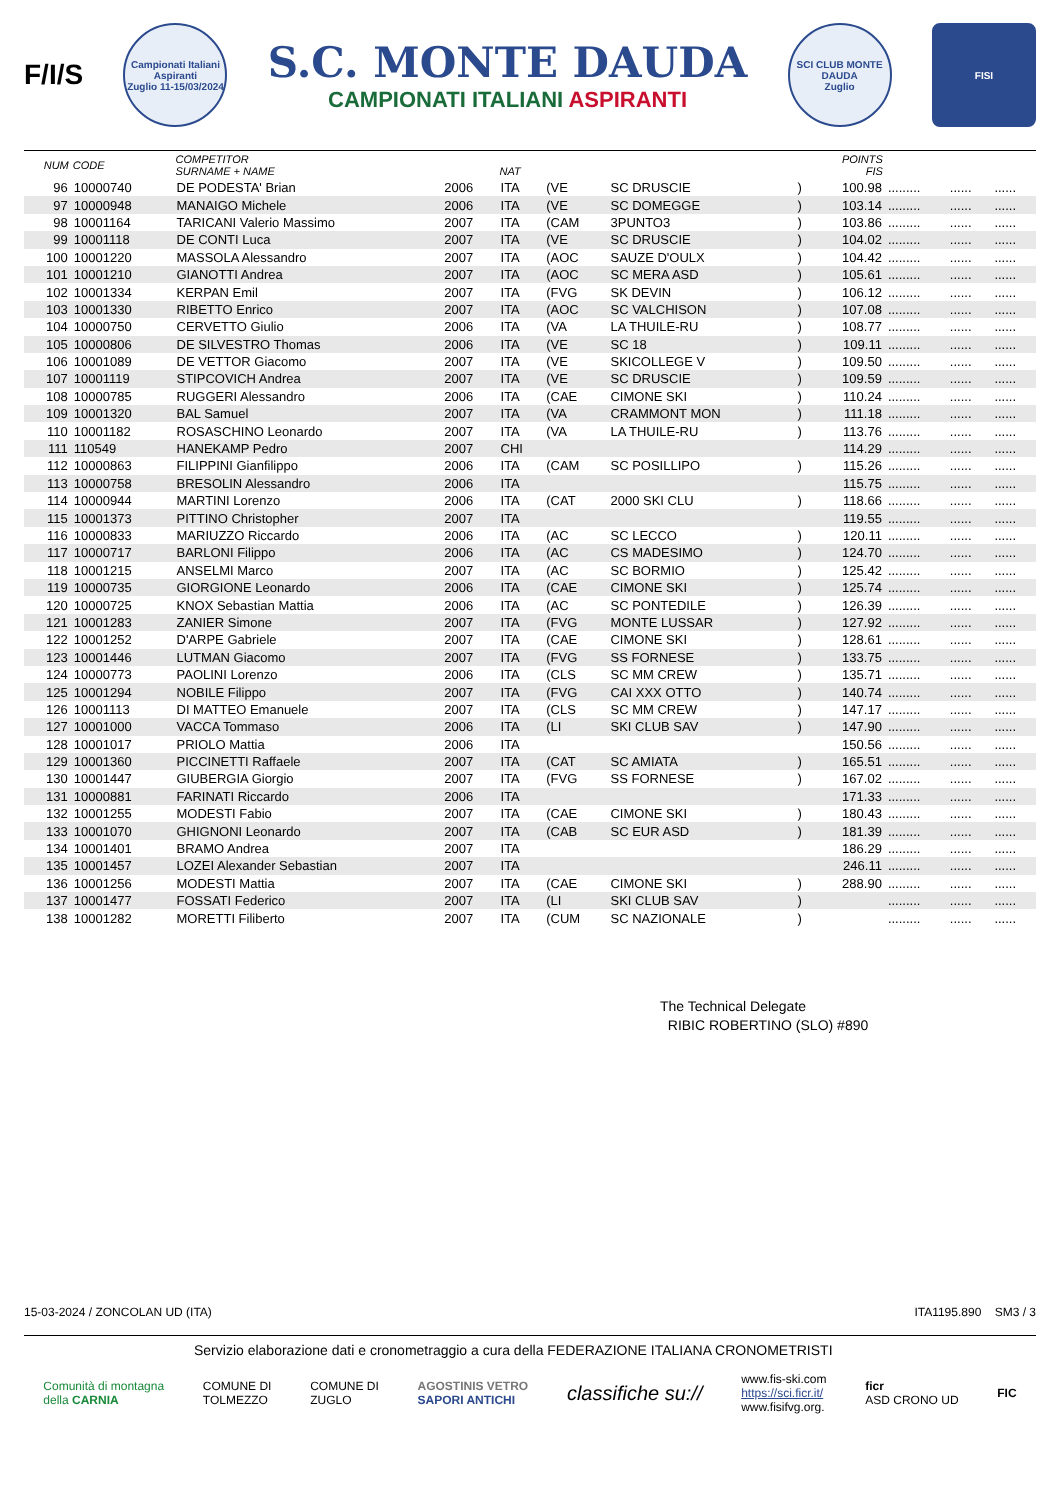F/I/S
Campionati Italiani Aspiranti
Zuglio 11-15/03/2024
S.C. MONTE DAUDA
CAMPIONATI ITALIANI ASPIRANTI
SCI CLUB MONTE DAUDA
Zuglio
FISI
| NUM | CODE | COMPETITOR SURNAME + NAME | | NAT | | | | POINTS FIS | | | |
| --- | --- | --- | --- | --- | --- | --- | --- | --- | --- | --- | --- |
| 96 | 10000740 | DE PODESTA' Brian | 2006 | ITA | (VE | SC DRUSCIE | ) | 100.98 | ......... | ...... | ...... |
| 97 | 10000948 | MANAIGO Michele | 2006 | ITA | (VE | SC DOMEGGE | ) | 103.14 | ......... | ...... | ...... |
| 98 | 10001164 | TARICANI Valerio Massimo | 2007 | ITA | (CAM | 3PUNTO3 | ) | 103.86 | ......... | ...... | ...... |
| 99 | 10001118 | DE CONTI Luca | 2007 | ITA | (VE | SC DRUSCIE | ) | 104.02 | ......... | ...... | ...... |
| 100 | 10001220 | MASSOLA Alessandro | 2007 | ITA | (AOC | SAUZE D'OULX | ) | 104.42 | ......... | ...... | ...... |
| 101 | 10001210 | GIANOTTI Andrea | 2007 | ITA | (AOC | SC MERA ASD | ) | 105.61 | ......... | ...... | ...... |
| 102 | 10001334 | KERPAN Emil | 2007 | ITA | (FVG | SK DEVIN | ) | 106.12 | ......... | ...... | ...... |
| 103 | 10001330 | RIBETTO Enrico | 2007 | ITA | (AOC | SC VALCHISON | ) | 107.08 | ......... | ...... | ...... |
| 104 | 10000750 | CERVETTO Giulio | 2006 | ITA | (VA | LA THUILE-RU | ) | 108.77 | ......... | ...... | ...... |
| 105 | 10000806 | DE SILVESTRO Thomas | 2006 | ITA | (VE | SC 18 | ) | 109.11 | ......... | ...... | ...... |
| 106 | 10001089 | DE VETTOR Giacomo | 2007 | ITA | (VE | SKICOLLEGE V | ) | 109.50 | ......... | ...... | ...... |
| 107 | 10001119 | STIPCOVICH Andrea | 2007 | ITA | (VE | SC DRUSCIE | ) | 109.59 | ......... | ...... | ...... |
| 108 | 10000785 | RUGGERI Alessandro | 2006 | ITA | (CAE | CIMONE SKI | ) | 110.24 | ......... | ...... | ...... |
| 109 | 10001320 | BAL Samuel | 2007 | ITA | (VA | CRAMMONT MON | ) | 111.18 | ......... | ...... | ...... |
| 110 | 10001182 | ROSASCHINO Leonardo | 2007 | ITA | (VA | LA THUILE-RU | ) | 113.76 | ......... | ...... | ...... |
| 111 | 110549 | HANEKAMP Pedro | 2007 | CHI | | | | 114.29 | ......... | ...... | ...... |
| 112 | 10000863 | FILIPPINI Gianfilippo | 2006 | ITA | (CAM | SC POSILLIPO | ) | 115.26 | ......... | ...... | ...... |
| 113 | 10000758 | BRESOLIN Alessandro | 2006 | ITA | | | | 115.75 | ......... | ...... | ...... |
| 114 | 10000944 | MARTINI Lorenzo | 2006 | ITA | (CAT | 2000 SKI CLU | ) | 118.66 | ......... | ...... | ...... |
| 115 | 10001373 | PITTINO Christopher | 2007 | ITA | | | | 119.55 | ......... | ...... | ...... |
| 116 | 10000833 | MARIUZZO Riccardo | 2006 | ITA | (AC | SC LECCO | ) | 120.11 | ......... | ...... | ...... |
| 117 | 10000717 | BARLONI Filippo | 2006 | ITA | (AC | CS MADESIMO | ) | 124.70 | ......... | ...... | ...... |
| 118 | 10001215 | ANSELMI Marco | 2007 | ITA | (AC | SC BORMIO | ) | 125.42 | ......... | ...... | ...... |
| 119 | 10000735 | GIORGIONE Leonardo | 2006 | ITA | (CAE | CIMONE SKI | ) | 125.74 | ......... | ...... | ...... |
| 120 | 10000725 | KNOX Sebastian Mattia | 2006 | ITA | (AC | SC PONTEDILE | ) | 126.39 | ......... | ...... | ...... |
| 121 | 10001283 | ZANIER Simone | 2007 | ITA | (FVG | MONTE LUSSAR | ) | 127.92 | ......... | ...... | ...... |
| 122 | 10001252 | D'ARPE Gabriele | 2007 | ITA | (CAE | CIMONE SKI | ) | 128.61 | ......... | ...... | ...... |
| 123 | 10001446 | LUTMAN Giacomo | 2007 | ITA | (FVG | SS FORNESE | ) | 133.75 | ......... | ...... | ...... |
| 124 | 10000773 | PAOLINI Lorenzo | 2006 | ITA | (CLS | SC MM CREW | ) | 135.71 | ......... | ...... | ...... |
| 125 | 10001294 | NOBILE Filippo | 2007 | ITA | (FVG | CAI XXX OTTO | ) | 140.74 | ......... | ...... | ...... |
| 126 | 10001113 | DI MATTEO Emanuele | 2007 | ITA | (CLS | SC MM CREW | ) | 147.17 | ......... | ...... | ...... |
| 127 | 10001000 | VACCA Tommaso | 2006 | ITA | (LI | SKI CLUB SAV | ) | 147.90 | ......... | ...... | ...... |
| 128 | 10001017 | PRIOLO Mattia | 2006 | ITA | | | | 150.56 | ......... | ...... | ...... |
| 129 | 10001360 | PICCINETTI Raffaele | 2007 | ITA | (CAT | SC AMIATA | ) | 165.51 | ......... | ...... | ...... |
| 130 | 10001447 | GIUBERGIA Giorgio | 2007 | ITA | (FVG | SS FORNESE | ) | 167.02 | ......... | ...... | ...... |
| 131 | 10000881 | FARINATI Riccardo | 2006 | ITA | | | | 171.33 | ......... | ...... | ...... |
| 132 | 10001255 | MODESTI Fabio | 2007 | ITA | (CAE | CIMONE SKI | ) | 180.43 | ......... | ...... | ...... |
| 133 | 10001070 | GHIGNONI Leonardo | 2007 | ITA | (CAB | SC EUR ASD | ) | 181.39 | ......... | ...... | ...... |
| 134 | 10001401 | BRAMO Andrea | 2007 | ITA | | | | 186.29 | ......... | ...... | ...... |
| 135 | 10001457 | LOZEI Alexander Sebastian | 2007 | ITA | | | | 246.11 | ......... | ...... | ...... |
| 136 | 10001256 | MODESTI Mattia | 2007 | ITA | (CAE | CIMONE SKI | ) | 288.90 | ......... | ...... | ...... |
| 137 | 10001477 | FOSSATI Federico | 2007 | ITA | (LI | SKI CLUB SAV | ) | | ......... | ...... | ...... |
| 138 | 10001282 | MORETTI Filiberto | 2007 | ITA | (CUM | SC NAZIONALE | ) | | ......... | ...... | ...... |
The Technical Delegate
RIBIC ROBERTINO (SLO) #890
15-03-2024 / ZONCOLAN UD (ITA) ITA1195.890 SM3 / 3
Servizio elaborazione dati e cronometraggio a cura della FEDERAZIONE ITALIANA CRONOMETRISTI
Comunità di montagna
della CARNIA
COMUNE DI
TOLMEZZO
COMUNE DI
ZUGLO
AGOSTINIS VETRO
SAPORI ANTICHI
classifiche su://
www.fis-ski.com
https://sci.ficr.it/
www.fisifvg.org.
ficr
ASD CRONO UD
FIC